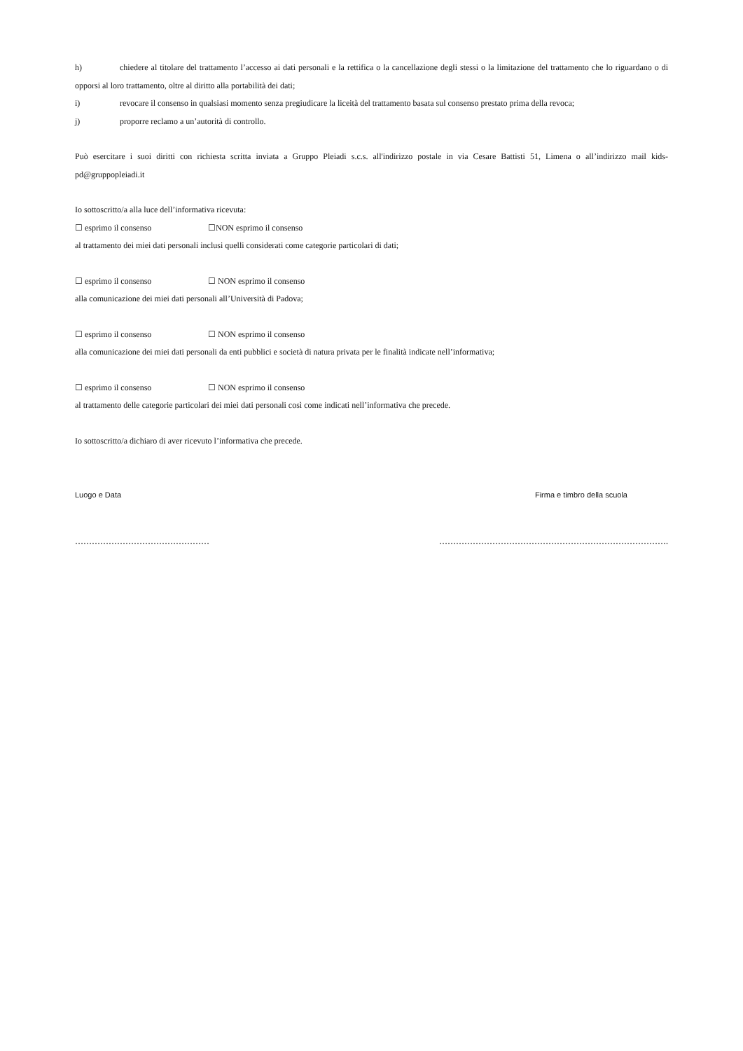h) chiedere al titolare del trattamento l’accesso ai dati personali e la rettifica o la cancellazione degli stessi o la limitazione del trattamento che lo riguardano o di opporsi al loro trattamento, oltre al diritto alla portabilità dei dati;
i) revocare il consenso in qualsiasi momento senza pregiudicare la liceità del trattamento basata sul consenso prestato prima della revoca;
j) proporre reclamo a un’autorità di controllo.
Può esercitare i suoi diritti con richiesta scritta inviata a Gruppo Pleiadi s.c.s. all'indirizzo postale in via Cesare Battisti 51, Limena o all’indirizzo mail kids-pd@gruppopleiadi.it
Io sottoscritto/a alla luce dell’informativa ricevuta:
☐ esprimo il consenso ☐NON esprimo il consenso
al trattamento dei miei dati personali inclusi quelli considerati come categorie particolari di dati;
☐ esprimo il consenso ☐ NON esprimo il consenso
alla comunicazione dei miei dati personali all’Università di Padova;
☐ esprimo il consenso ☐ NON esprimo il consenso
alla comunicazione dei miei dati personali da enti pubblici e società di natura privata per le finalità indicate nell’informativa;
☐ esprimo il consenso ☐ NON esprimo il consenso
al trattamento delle categorie particolari dei miei dati personali così come indicati nell’informativa che precede.
Io sottoscritto/a dichiaro di aver ricevuto l’informativa che precede.
Luogo e Data Firma e timbro della scuola
………………………………………… ……………………………………………………………………….